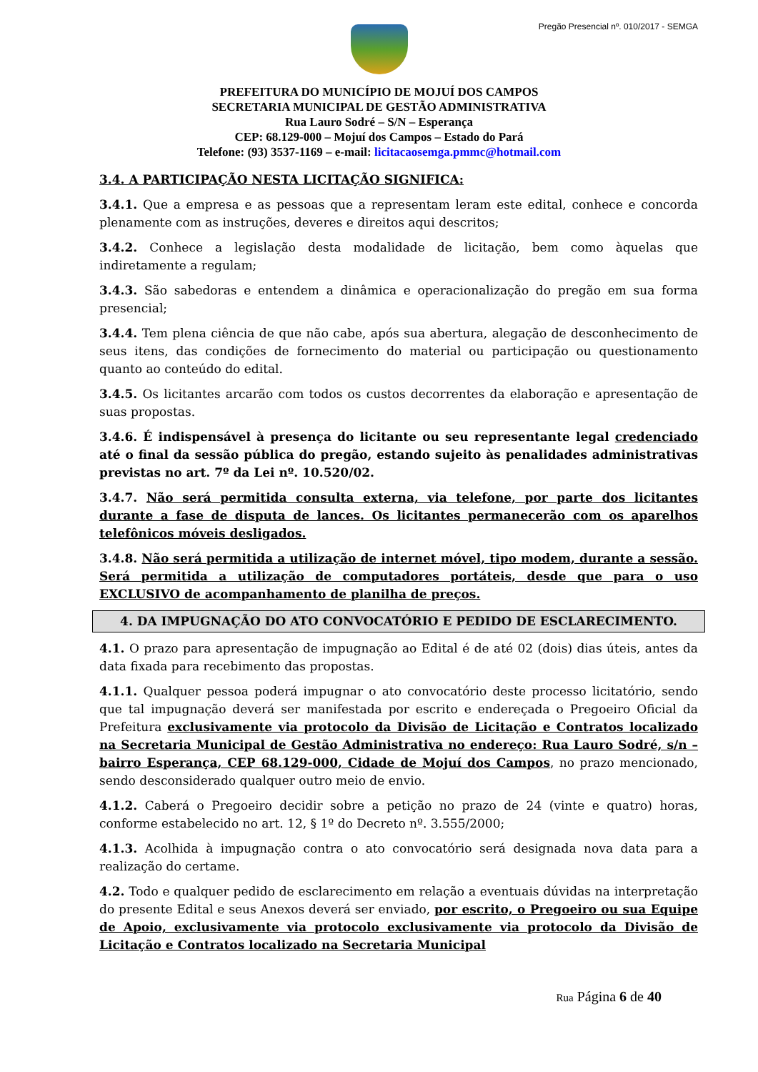Pregão Presencial nº. 010/2017 - SEMGA
PREFEITURA DO MUNICÍPIO DE MOJUÍ DOS CAMPOS
SECRETARIA MUNICIPAL DE GESTÃO ADMINISTRATIVA
Rua Lauro Sodré – S/N – Esperança
CEP: 68.129-000 – Mojuí dos Campos – Estado do Pará
Telefone: (93) 3537-1169 – e-mail: licitacaosemga.pmmc@hotmail.com
3.4. A PARTICIPAÇÃO NESTA LICITAÇÃO SIGNIFICA:
3.4.1. Que a empresa e as pessoas que a representam leram este edital, conhece e concorda plenamente com as instruções, deveres e direitos aqui descritos;
3.4.2. Conhece a legislação desta modalidade de licitação, bem como àquelas que indiretamente a regulam;
3.4.3. São sabedoras e entendem a dinâmica e operacionalização do pregão em sua forma presencial;
3.4.4. Tem plena ciência de que não cabe, após sua abertura, alegação de desconhecimento de seus itens, das condições de fornecimento do material ou participação ou questionamento quanto ao conteúdo do edital.
3.4.5. Os licitantes arcarão com todos os custos decorrentes da elaboração e apresentação de suas propostas.
3.4.6. É indispensável à presença do licitante ou seu representante legal credenciado até o final da sessão pública do pregão, estando sujeito às penalidades administrativas previstas no art. 7º da Lei nº. 10.520/02.
3.4.7. Não será permitida consulta externa, via telefone, por parte dos licitantes durante a fase de disputa de lances. Os licitantes permanecerão com os aparelhos telefônicos móveis desligados.
3.4.8. Não será permitida a utilização de internet móvel, tipo modem, durante a sessão. Será permitida a utilização de computadores portáteis, desde que para o uso EXCLUSIVO de acompanhamento de planilha de preços.
4. DA IMPUGNAÇÃO DO ATO CONVOCATÓRIO E PEDIDO DE ESCLARECIMENTO.
4.1. O prazo para apresentação de impugnação ao Edital é de até 02 (dois) dias úteis, antes da data fixada para recebimento das propostas.
4.1.1. Qualquer pessoa poderá impugnar o ato convocatório deste processo licitatório, sendo que tal impugnação deverá ser manifestada por escrito e endereçada o Pregoeiro Oficial da Prefeitura exclusivamente via protocolo da Divisão de Licitação e Contratos localizado na Secretaria Municipal de Gestão Administrativa no endereço: Rua Lauro Sodré, s/n – bairro Esperança, CEP 68.129-000, Cidade de Mojuí dos Campos, no prazo mencionado, sendo desconsiderado qualquer outro meio de envio.
4.1.2. Caberá o Pregoeiro decidir sobre a petição no prazo de 24 (vinte e quatro) horas, conforme estabelecido no art. 12, § 1º do Decreto nº. 3.555/2000;
4.1.3. Acolhida à impugnação contra o ato convocatório será designada nova data para a realização do certame.
4.2. Todo e qualquer pedido de esclarecimento em relação a eventuais dúvidas na interpretação do presente Edital e seus Anexos deverá ser enviado, por escrito, o Pregoeiro ou sua Equipe de Apoio, exclusivamente via protocolo exclusivamente via protocolo da Divisão de Licitação e Contratos localizado na Secretaria Municipal
Rua Página 6 de 40